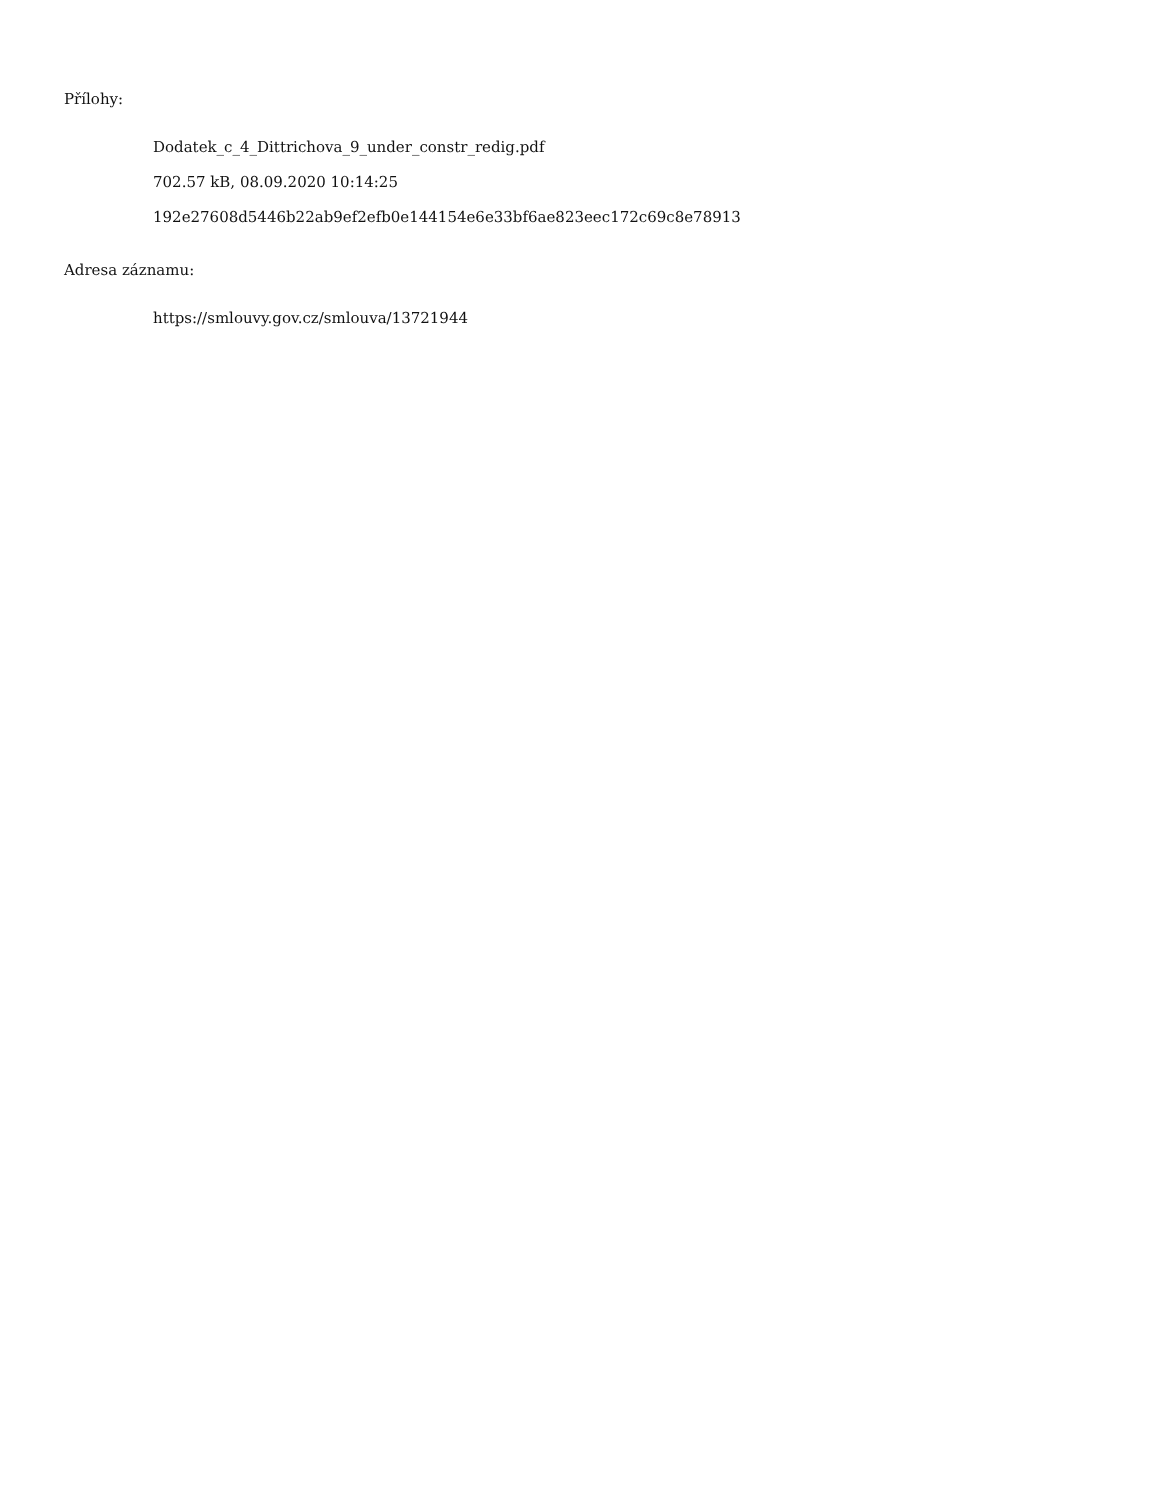Přílohy:
Dodatek_c_4_Dittrichova_9_under_constr_redig.pdf
702.57 kB, 08.09.2020 10:14:25
192e27608d5446b22ab9ef2efb0e144154e6e33bf6ae823eec172c69c8e78913
Adresa záznamu:
https://smlouvy.gov.cz/smlouva/13721944